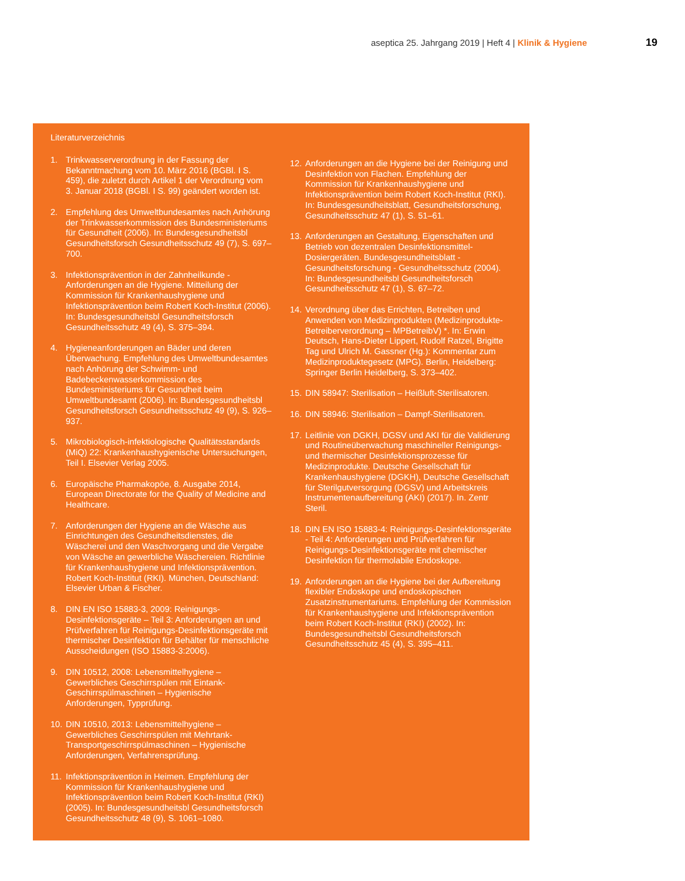aseptica 25. Jahrgang 2019 | Heft 4 | Klinik & Hygiene
19
Literaturverzeichnis
1. Trinkwasserverordnung in der Fassung der Bekanntmachung vom 10. März 2016 (BGBl. I S. 459), die zuletzt durch Artikel 1 der Verordnung vom 3. Januar 2018 (BGBl. I S. 99) geändert worden ist.
2. Empfehlung des Umweltbundesamtes nach Anhörung der Trinkwasserkommission des Bundesministeriums für Gesundheit (2006). In: Bundesgesundheitsbl Gesundheitsforsch Gesundheitsschutz 49 (7), S. 697–700.
3. Infektionsprävention in der Zahnheilkunde - Anforderungen an die Hygiene. Mitteilung der Kommission für Krankenhaushygiene und Infektionsprävention beim Robert Koch-Institut (2006). In: Bundesgesundheitsbl Gesundheitsforsch Gesundheitsschutz 49 (4), S. 375–394.
4. Hygieneanforderungen an Bäder und deren Überwachung. Empfehlung des Umweltbundesamtes nach Anhörung der Schwimm- und Badebeckenwasserkommission des Bundesministeriums für Gesundheit beim Umweltbundesamt (2006). In: Bundesgesundheitsbl Gesundheitsforsch Gesundheitsschutz 49 (9), S. 926–937.
5. Mikrobiologisch-infektiologische Qualitätsstandards (MiQ) 22: Krankenhaushygienische Untersuchungen, Teil I. Elsevier Verlag 2005.
6. Europäische Pharmakopöe, 8. Ausgabe 2014, European Directorate for the Quality of Medicine and Healthcare.
7. Anforderungen der Hygiene an die Wäsche aus Einrichtungen des Gesundheitsdienstes, die Wäscherei und den Waschvorgang und die Vergabe von Wäsche an gewerbliche Wäschereien. Richtlinie für Krankenhaushygiene und Infektionsprävention. Robert Koch-Institut (RKI). München, Deutschland: Elsevier Urban & Fischer.
8. DIN EN ISO 15883-3, 2009: Reinigungs-Desinfektionsgeräte – Teil 3: Anforderungen an und Prüfverfahren für Reinigungs-Desinfektionsgeräte mit thermischer Desinfektion für Behälter für menschliche Ausscheidungen (ISO 15883-3:2006).
9. DIN 10512, 2008: Lebensmittelhygiene – Gewerbliches Geschirrspülen mit Eintank-Geschirrspülmaschinen – Hygienische Anforderungen, Typprüfung.
10.
DIN 10510, 2013: Lebensmittelhygiene – Gewerbliches Geschirrspülen mit Mehrtank-Transportgeschirrspülmaschinen – Hygienische Anforderungen, Verfahrensprüfung.
11.
Infektionsprävention in Heimen. Empfehlung der Kommission für Krankenhaushygiene und Infektionsprävention beim Robert Koch-Institut (RKI) (2005). In: Bundesgesundheitsbl Gesundheitsforsch Gesundheitsschutz 48 (9), S. 1061–1080.
12.
Anforderungen an die Hygiene bei der Reinigung und Desinfektion von Flachen. Empfehlung der Kommission für Krankenhaushygiene und Infektionsprävention beim Robert Koch-Institut (RKI). In: Bundesgesundheitsblatt, Gesundheitsforschung, Gesundheitsschutz 47 (1), S. 51–61.
13.
Anforderungen an Gestaltung, Eigenschaften und Betrieb von dezentralen Desinfektionsmittel-Dosiergeräten. Bundesgesundheitsblatt - Gesundheitsforschung - Gesundheitsschutz (2004). In: Bundesgesundheitsbl Gesundheitsforsch Gesundheitsschutz 47 (1), S. 67–72.
14.
Verordnung über das Errichten, Betreiben und Anwenden von Medizinprodukten (Medizinprodukte- Betreiberverordnung – MPBetreibV) *. In: Erwin Deutsch, Hans-Dieter Lippert, Rudolf Ratzel, Brigitte Tag und Ulrich M. Gassner (Hg.): Kommentar zum Medizinproduktegesetz (MPG). Berlin, Heidelberg: Springer Berlin Heidelberg, S. 373–402.
15.
DIN 58947: Sterilisation – Heißluft-Sterilisatoren.
16.
DIN 58946: Sterilisation – Dampf-Sterilisatoren.
17.
Leitlinie von DGKH, DGSV und AKI für die Validierung und Routineüberwachung maschineller Reinigungs- und thermischer Desinfektionsprozesse für Medizinprodukte. Deutsche Gesellschaft für Krankenhaushygiene (DGKH), Deutsche Gesellschaft für Sterilgutversorgung (DGSV) und Arbeitskreis Instrumentenaufbereitung (AKI) (2017). In. Zentr Steril.
18.
DIN EN ISO 15883-4: Reinigungs-Desinfektionsgeräte - Teil 4: Anforderungen und Prüfverfahren für Reinigungs-Desinfektionsgeräte mit chemischer Desinfektion für thermolabile Endoskope.
19.
Anforderungen an die Hygiene bei der Aufbereitung flexibler Endoskope und endoskopischen Zusatzinstrumentariums. Empfehlung der Kommission für Krankenhaushygiene und Infektionsprävention beim Robert Koch-Institut (RKI) (2002). In: Bundesgesundheitsbl Gesundheitsforsch Gesundheitsschutz 45 (4), S. 395–411.